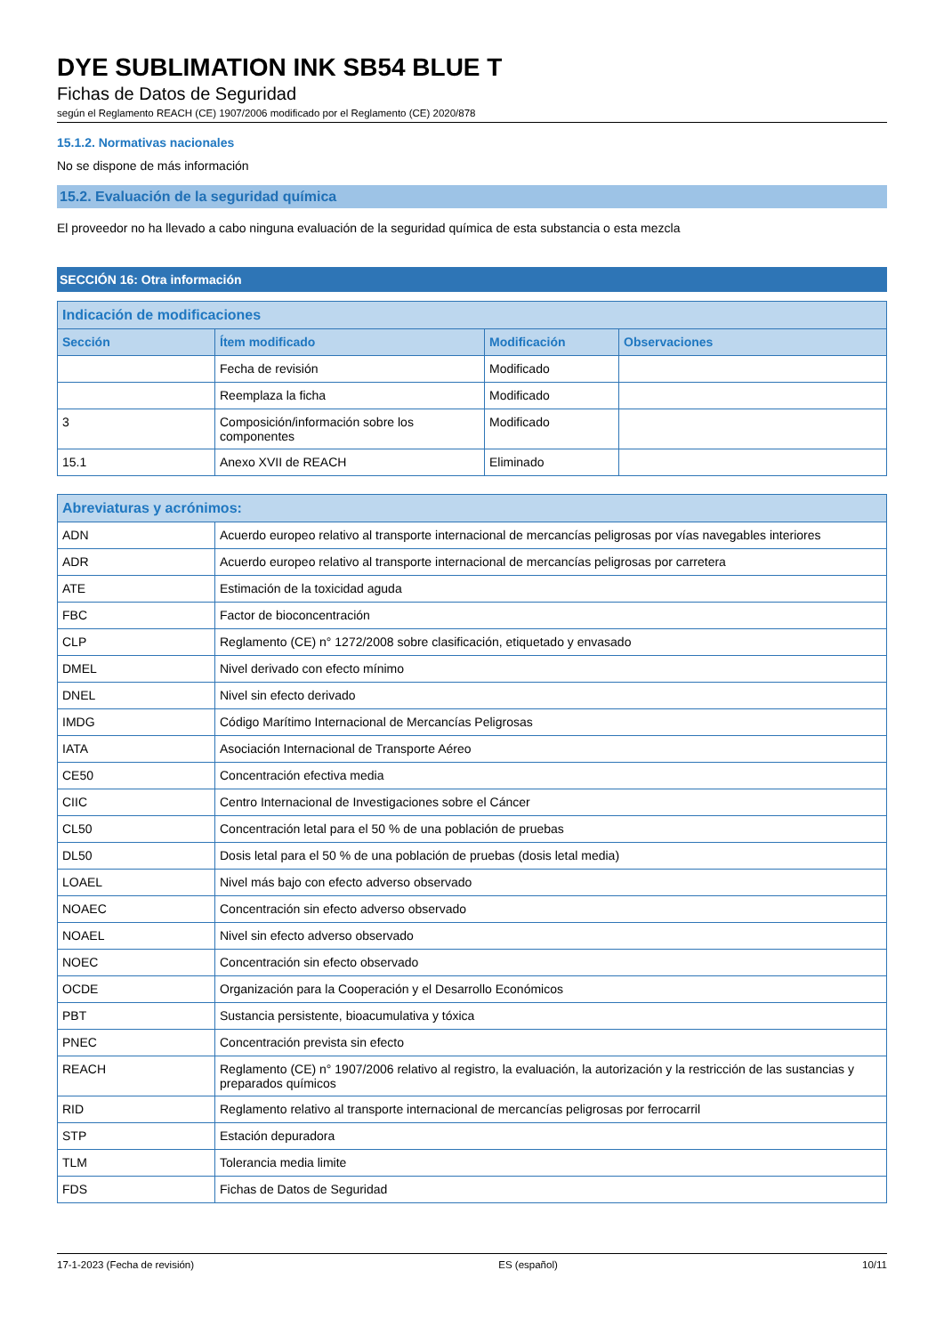DYE SUBLIMATION INK SB54 BLUE T
Fichas de Datos de Seguridad
según el Reglamento REACH (CE) 1907/2006 modificado por el Reglamento (CE) 2020/878
15.1.2. Normativas nacionales
No se dispone de más información
15.2. Evaluación de la seguridad química
El proveedor no ha llevado a cabo ninguna evaluación de la seguridad química de esta substancia o esta mezcla
SECCIÓN 16: Otra información
| Indicación de modificaciones | | | |
| --- | --- | --- | --- |
| Sección | Ítem modificado | Modificación | Observaciones |
| | Fecha de revisión | Modificado | |
| | Reemplaza la ficha | Modificado | |
| 3 | Composición/información sobre los componentes | Modificado | |
| 15.1 | Anexo XVII de REACH | Eliminado | |
| Abreviaturas y acrónimos: | |
| --- | --- |
| ADN | Acuerdo europeo relativo al transporte internacional de mercancías peligrosas por vías navegables interiores |
| ADR | Acuerdo europeo relativo al transporte internacional de mercancías peligrosas por carretera |
| ATE | Estimación de la toxicidad aguda |
| FBC | Factor de bioconcentración |
| CLP | Reglamento (CE) n° 1272/2008 sobre clasificación, etiquetado y envasado |
| DMEL | Nivel derivado con efecto mínimo |
| DNEL | Nivel sin efecto derivado |
| IMDG | Código Marítimo Internacional de Mercancías Peligrosas |
| IATA | Asociación Internacional de Transporte Aéreo |
| CE50 | Concentración efectiva media |
| CIIC | Centro Internacional de Investigaciones sobre el Cáncer |
| CL50 | Concentración letal para el 50 % de una población de pruebas |
| DL50 | Dosis letal para el 50 % de una población de pruebas (dosis letal media) |
| LOAEL | Nivel más bajo con efecto adverso observado |
| NOAEC | Concentración sin efecto adverso observado |
| NOAEL | Nivel sin efecto adverso observado |
| NOEC | Concentración sin efecto observado |
| OCDE | Organización para la Cooperación y el Desarrollo Económicos |
| PBT | Sustancia persistente, bioacumulativa y tóxica |
| PNEC | Concentración prevista sin efecto |
| REACH | Reglamento (CE) n° 1907/2006 relativo al registro, la evaluación, la autorización y la restricción de las sustancias y preparados químicos |
| RID | Reglamento relativo al transporte internacional de mercancías peligrosas por ferrocarril |
| STP | Estación depuradora |
| TLM | Tolerancia media limite |
| FDS | Fichas de Datos de Seguridad |
17-1-2023 (Fecha de revisión) ES (español) 10/11